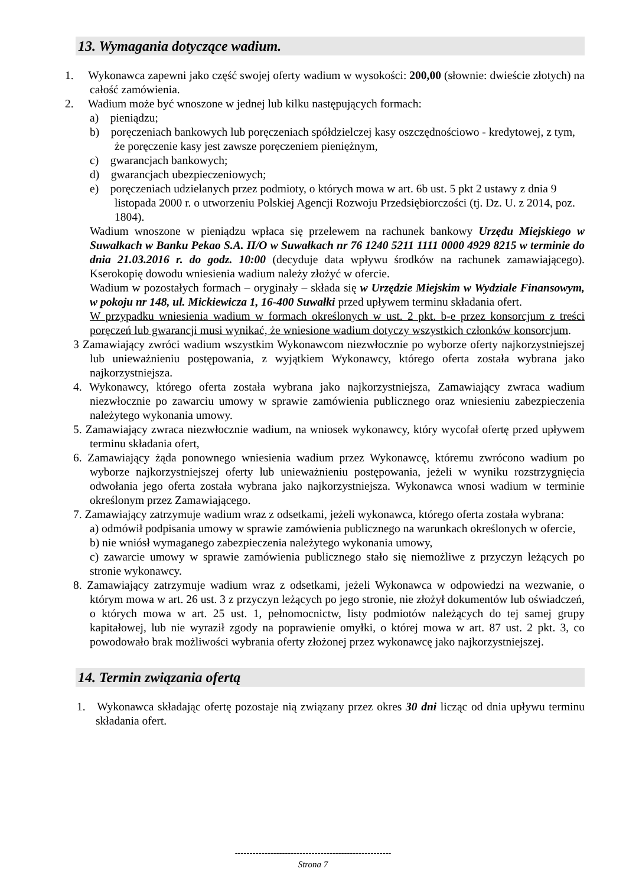13. Wymagania dotyczące wadium.
1. Wykonawca zapewni jako część swojej oferty wadium w wysokości: 200,00 (słownie: dwieście złotych) na całość zamówienia.
2. Wadium może być wnoszone w jednej lub kilku następujących formach:
a) pieniądzu;
b) poręczeniach bankowych lub poręczeniach spółdzielczej kasy oszczędnościowo - kredytowej, z tym, że poręczenie kasy jest zawsze poręczeniem pieniężnym,
c) gwarancjach bankowych;
d) gwarancjach ubezpieczeniowych;
e) poręczeniach udzielanych przez podmioty, o których mowa w art. 6b ust. 5 pkt 2 ustawy z dnia 9 listopada 2000 r. o utworzeniu Polskiej Agencji Rozwoju Przedsiębiorczości (tj. Dz. U. z 2014, poz. 1804).
Wadium wnoszone w pieniądzu wpłaca się przelewem na rachunek bankowy Urzędu Miejskiego w Suwałkach w Banku Pekao S.A. II/O w Suwałkach nr 76 1240 5211 1111 0000 4929 8215 w terminie do dnia 21.03.2016 r. do godz. 10:00 (decyduje data wpływu środków na rachunek zamawiającego). Kserokopię dowodu wniesienia wadium należy złożyć w ofercie.
Wadium w pozostałych formach – oryginały – składa się w Urzędzie Miejskim w Wydziale Finansowym, w pokoju nr 148, ul. Mickiewicza 1, 16-400 Suwałki przed upływem terminu składania ofert.
W przypadku wniesienia wadium w formach określonych w ust. 2 pkt. b-e przez konsorcjum z treści poręczeń lub gwarancji musi wynikać, że wniesione wadium dotyczy wszystkich członków konsorcjum.
3 Zamawiający zwróci wadium wszystkim Wykonawcom niezwłocznie po wyborze oferty najkorzystniejszej lub unieważnieniu postępowania, z wyjątkiem Wykonawcy, którego oferta została wybrana jako najkorzystniejsza.
4. Wykonawcy, którego oferta została wybrana jako najkorzystniejsza, Zamawiający zwraca wadium niezwłocznie po zawarciu umowy w sprawie zamówienia publicznego oraz wniesieniu zabezpieczenia należytego wykonania umowy.
5. Zamawiający zwraca niezwłocznie wadium, na wniosek wykonawcy, który wycofał ofertę przed upływem terminu składania ofert,
6. Zamawiający żąda ponownego wniesienia wadium przez Wykonawcę, któremu zwrócono wadium po wyborze najkorzystniejszej oferty lub unieważnieniu postępowania, jeżeli w wyniku rozstrzygnięcia odwołania jego oferta została wybrana jako najkorzystniejsza. Wykonawca wnosi wadium w terminie określonym przez Zamawiającego.
7. Zamawiający zatrzymuje wadium wraz z odsetkami, jeżeli wykonawca, którego oferta została wybrana:
a) odmówił podpisania umowy w sprawie zamówienia publicznego na warunkach określonych w ofercie,
b) nie wniósł wymaganego zabezpieczenia należytego wykonania umowy,
c) zawarcie umowy w sprawie zamówienia publicznego stało się niemożliwe z przyczyn leżących po stronie wykonawcy.
8. Zamawiający zatrzymuje wadium wraz z odsetkami, jeżeli Wykonawca w odpowiedzi na wezwanie, o którym mowa w art. 26 ust. 3 z przyczyn leżących po jego stronie, nie złożył dokumentów lub oświadczeń, o których mowa w art. 25 ust. 1, pełnomocnictw, listy podmiotów należących do tej samej grupy kapitałowej, lub nie wyraził zgody na poprawienie omyłki, o której mowa w art. 87 ust. 2 pkt. 3, co powodowało brak możliwości wybrania oferty złożonej przez wykonawcę jako najkorzystniejszej.
14. Termin związania ofertą
1. Wykonawca składając ofertę pozostaje nią związany przez okres 30 dni licząc od dnia upływu terminu składania ofert.
-----------------------------------------------------
Strona 7